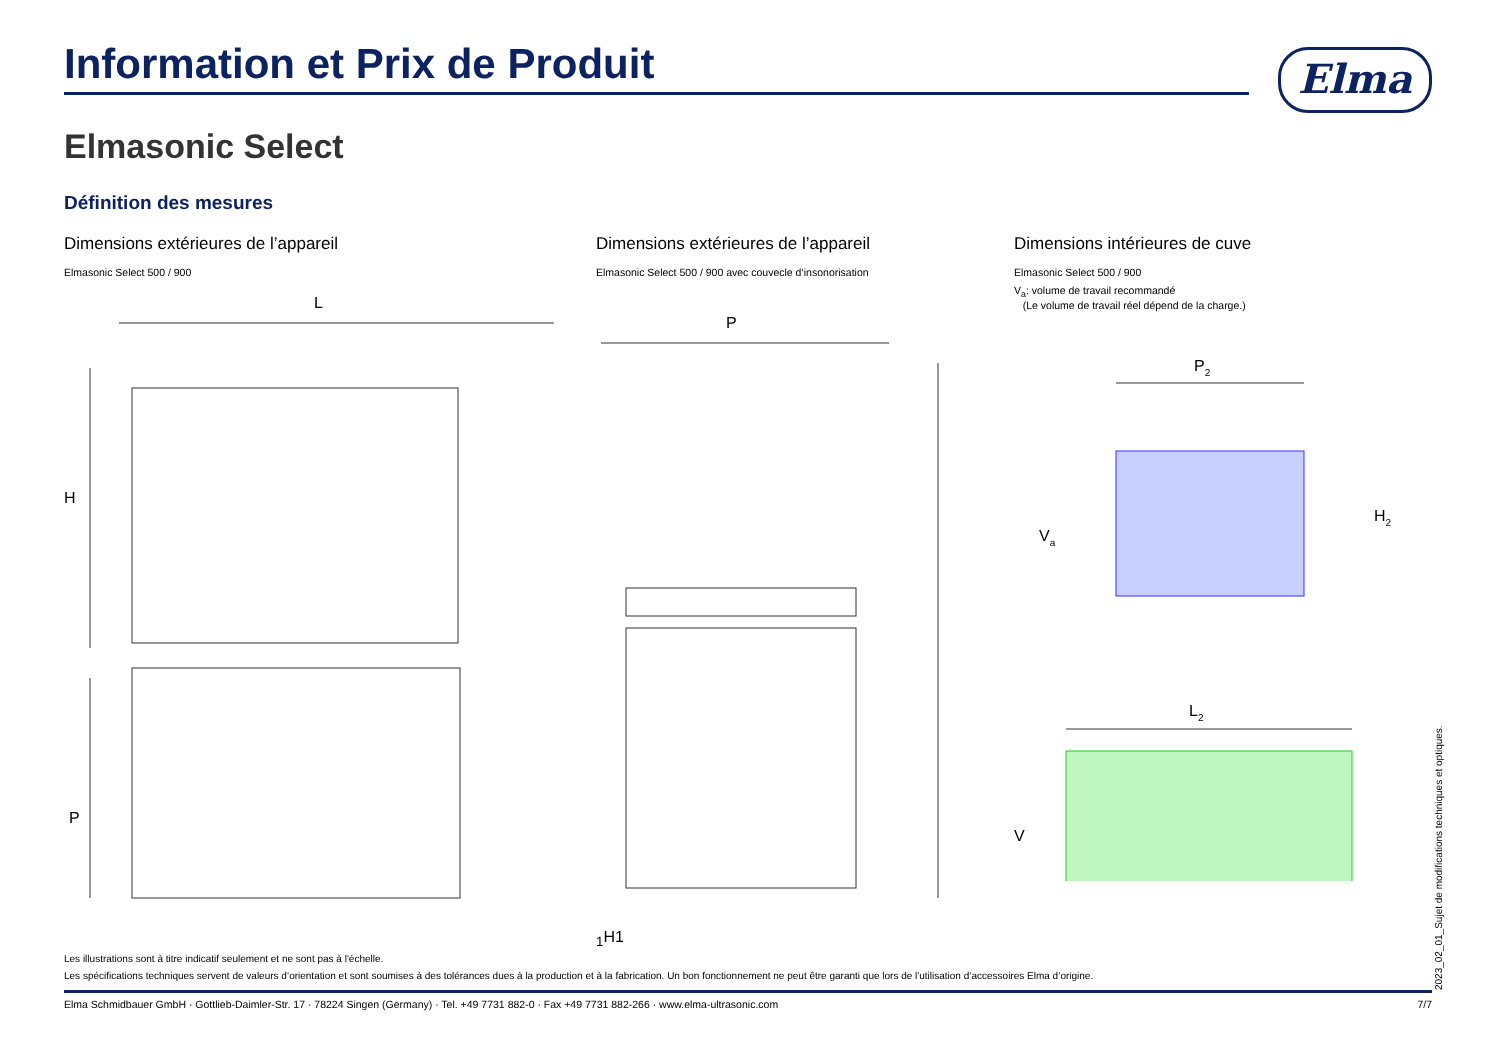Elma
Information et Prix de Produit
Elmasonic Select
Définition des mesures
Dimensions extérieures de l’appareil
Elmasonic Select 500 / 900
L
H
P
Dimensions extérieures de l’appareil
Elmasonic Select 500 / 900 avec couvecle d‘insonorisation
P1
H1
Dimensions intérieures de cuve
Elmasonic Select 500 / 900
V<sub>a</sub>: volume de travail recommandé
(Le volume de travail réel dépend de la charge.)
P2
H2
Va
L2
V
Les illustrations sont à titre indicatif seulement et ne sont pas à l'échelle.
Les spécifications techniques servent de valeurs d‘orientation et sont soumises à des tolérances dues à la production et à la fabrication. Un bon fonctionnement ne peut être garanti que lors de l'utilisation d‘accessoires Elma d‘origine.
Elma Schmidbauer GmbH · Gottlieb-Daimler-Str. 17 · 78224 Singen (Germany) · Tel. +49 7731 882-0 · Fax +49 7731 882-266 · www.elma-ultrasonic.com 7/7 2023_02_01_Sujet de modifications techniques et optiques.